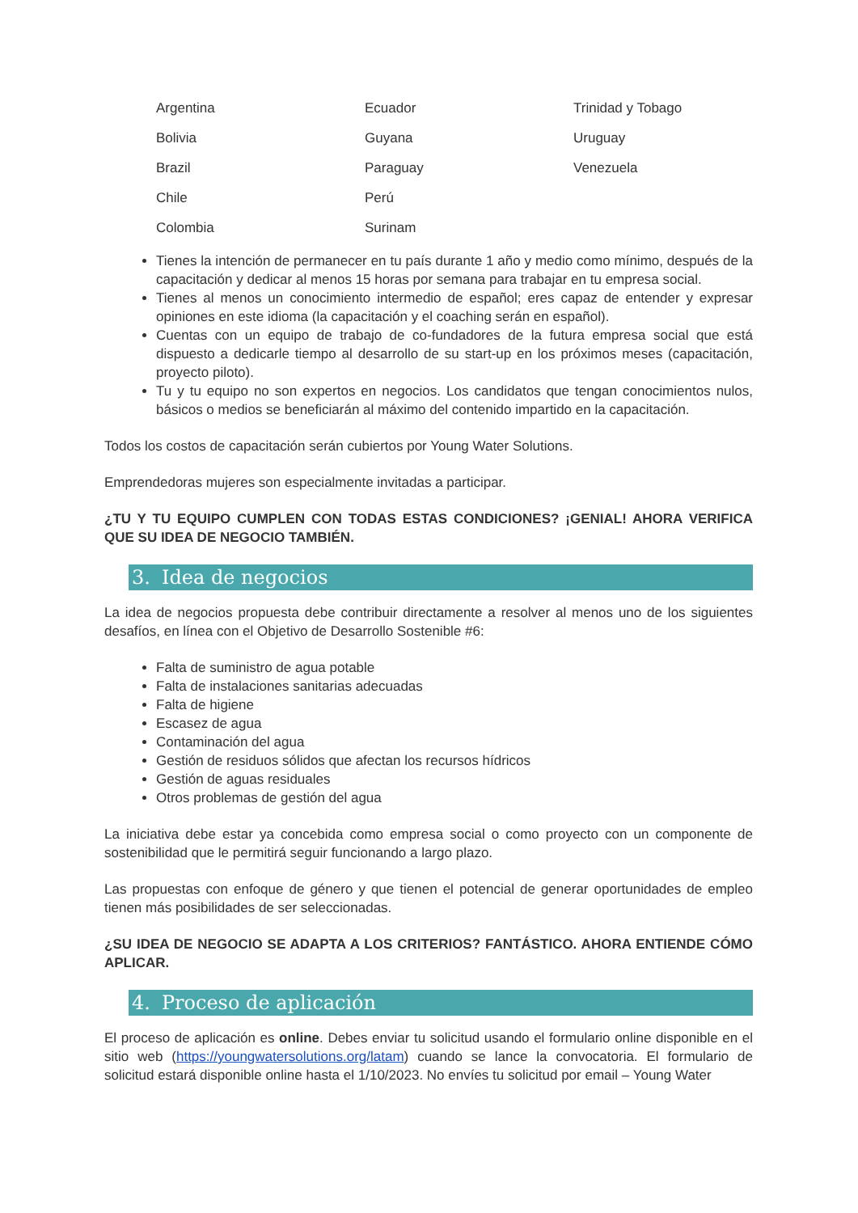Argentina
Ecuador
Trinidad y Tobago
Bolivia
Guyana
Uruguay
Brazil
Paraguay
Venezuela
Chile
Perú
Colombia
Surinam
Tienes la intención de permanecer en tu país durante 1 año y medio como mínimo, después de la capacitación y dedicar al menos 15 horas por semana para trabajar en tu empresa social.
Tienes al menos un conocimiento intermedio de español; eres capaz de entender y expresar opiniones en este idioma (la capacitación y el coaching serán en español).
Cuentas con un equipo de trabajo de co-fundadores de la futura empresa social que está dispuesto a dedicarle tiempo al desarrollo de su start-up en los próximos meses (capacitación, proyecto piloto).
Tu y tu equipo no son expertos en negocios. Los candidatos que tengan conocimientos nulos, básicos o medios se beneficiarán al máximo del contenido impartido en la capacitación.
Todos los costos de capacitación serán cubiertos por Young Water Solutions.
Emprendedoras mujeres son especialmente invitadas a participar.
¿TU Y TU EQUIPO CUMPLEN CON TODAS ESTAS CONDICIONES? ¡GENIAL! AHORA VERIFICA QUE SU IDEA DE NEGOCIO TAMBIÉN.
3. Idea de negocios
La idea de negocios propuesta debe contribuir directamente a resolver al menos uno de los siguientes desafíos, en línea con el Objetivo de Desarrollo Sostenible #6:
Falta de suministro de agua potable
Falta de instalaciones sanitarias adecuadas
Falta de higiene
Escasez de agua
Contaminación del agua
Gestión de residuos sólidos que afectan los recursos hídricos
Gestión de aguas residuales
Otros problemas de gestión del agua
La iniciativa debe estar ya concebida como empresa social o como proyecto con un componente de sostenibilidad que le permitirá seguir funcionando a largo plazo.
Las propuestas con enfoque de género y que tienen el potencial de generar oportunidades de empleo tienen más posibilidades de ser seleccionadas.
¿SU IDEA DE NEGOCIO SE ADAPTA A LOS CRITERIOS? FANTÁSTICO. AHORA ENTIENDE CÓMO APLICAR.
4. Proceso de aplicación
El proceso de aplicación es online. Debes enviar tu solicitud usando el formulario online disponible en el sitio web (https://youngwatersolutions.org/latam) cuando se lance la convocatoria. El formulario de solicitud estará disponible online hasta el 1/10/2023. No envíes tu solicitud por email – Young Water